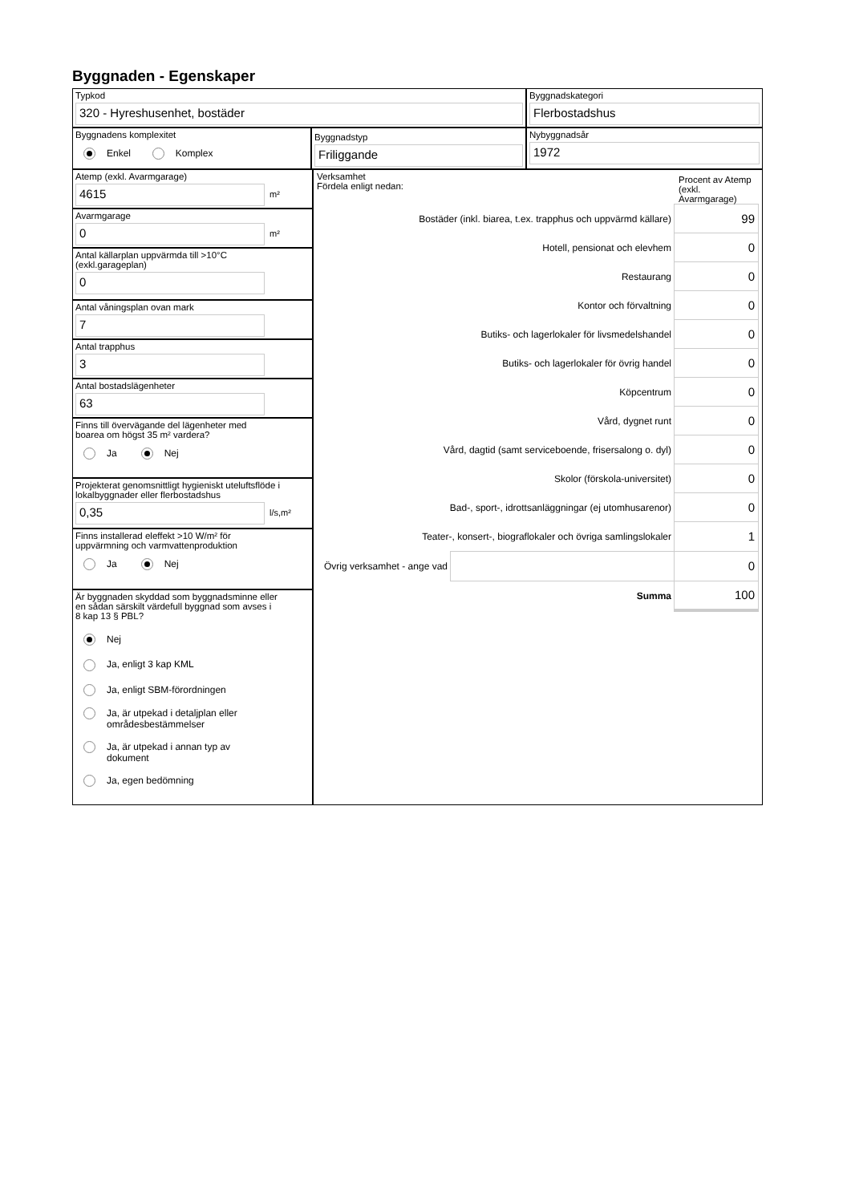Byggnaden - Egenskaper
Typkod
320 - Hyreshusenhet, bostäder
Byggnadskategori
Flerbostadshus
Byggnadens komplexitet
Enkel Komplex
Byggnadstyp
Friliggande
Nybyggnadsår
1972
Atemp (exkl. Avarmgarage)
4615
m²
Avarmgarage
0
m²
Antal källarplan uppvärmda till >10°C
(exkl.garageplan)
0
Antal våningsplan ovan mark
7
Antal trapphus
3
Antal bostadslägenheter
63
Finns till övervägande del lägenheter med
boarea om högst 35 m² vardera?
Ja Nej
Projekterat genomsnittligt hygieniskt uteluftsflöde i
lokalbyggnader eller flerbostadshus
0,35
l/s,m²
Finns installerad eleffekt >10 W/m² för
uppvärmning och varmvattenproduktion
Ja Nej
Är byggnaden skyddad som byggnadsminne eller
en sådan särskilt värdefull byggnad som avses i
8 kap 13 § PBL?
Nej
Ja, enligt 3 kap KML
Ja, enligt SBM-förordningen
Ja, är utpekad i detaljplan eller
områdesbestämmelser
Ja, är utpekad i annan typ av
dokument
Ja, egen bedömning
Verksamhet
Fördela enligt nedan:
Procent av Atemp (exkl. Avarmgarage)
| Bostäder (inkl. biarea, t.ex. trapphus och uppvärmd källare) | | 99 |
| Hotell, pensionat och elevhem | | 0 |
| Restaurang | | 0 |
| Kontor och förvaltning | | 0 |
| Butiks- och lagerlokaler för livsmedelshandel | | 0 |
| Butiks- och lagerlokaler för övrig handel | | 0 |
| Köpcentrum | | 0 |
| Vård, dygnet runt | | 0 |
| Vård, dagtid (samt serviceboende, frisersalong o. dyl) | | 0 |
| Skolor (förskola-universitet) | | 0 |
| Bad-, sport-, idrottsanläggningar (ej utomhusarenor) | | 0 |
| Teater-, konsert-, biograflokaler och övriga samlingslokaler | | 1 |
| Övrig verksamhet - ange vad | | 0 |
| Summa | | 100 |